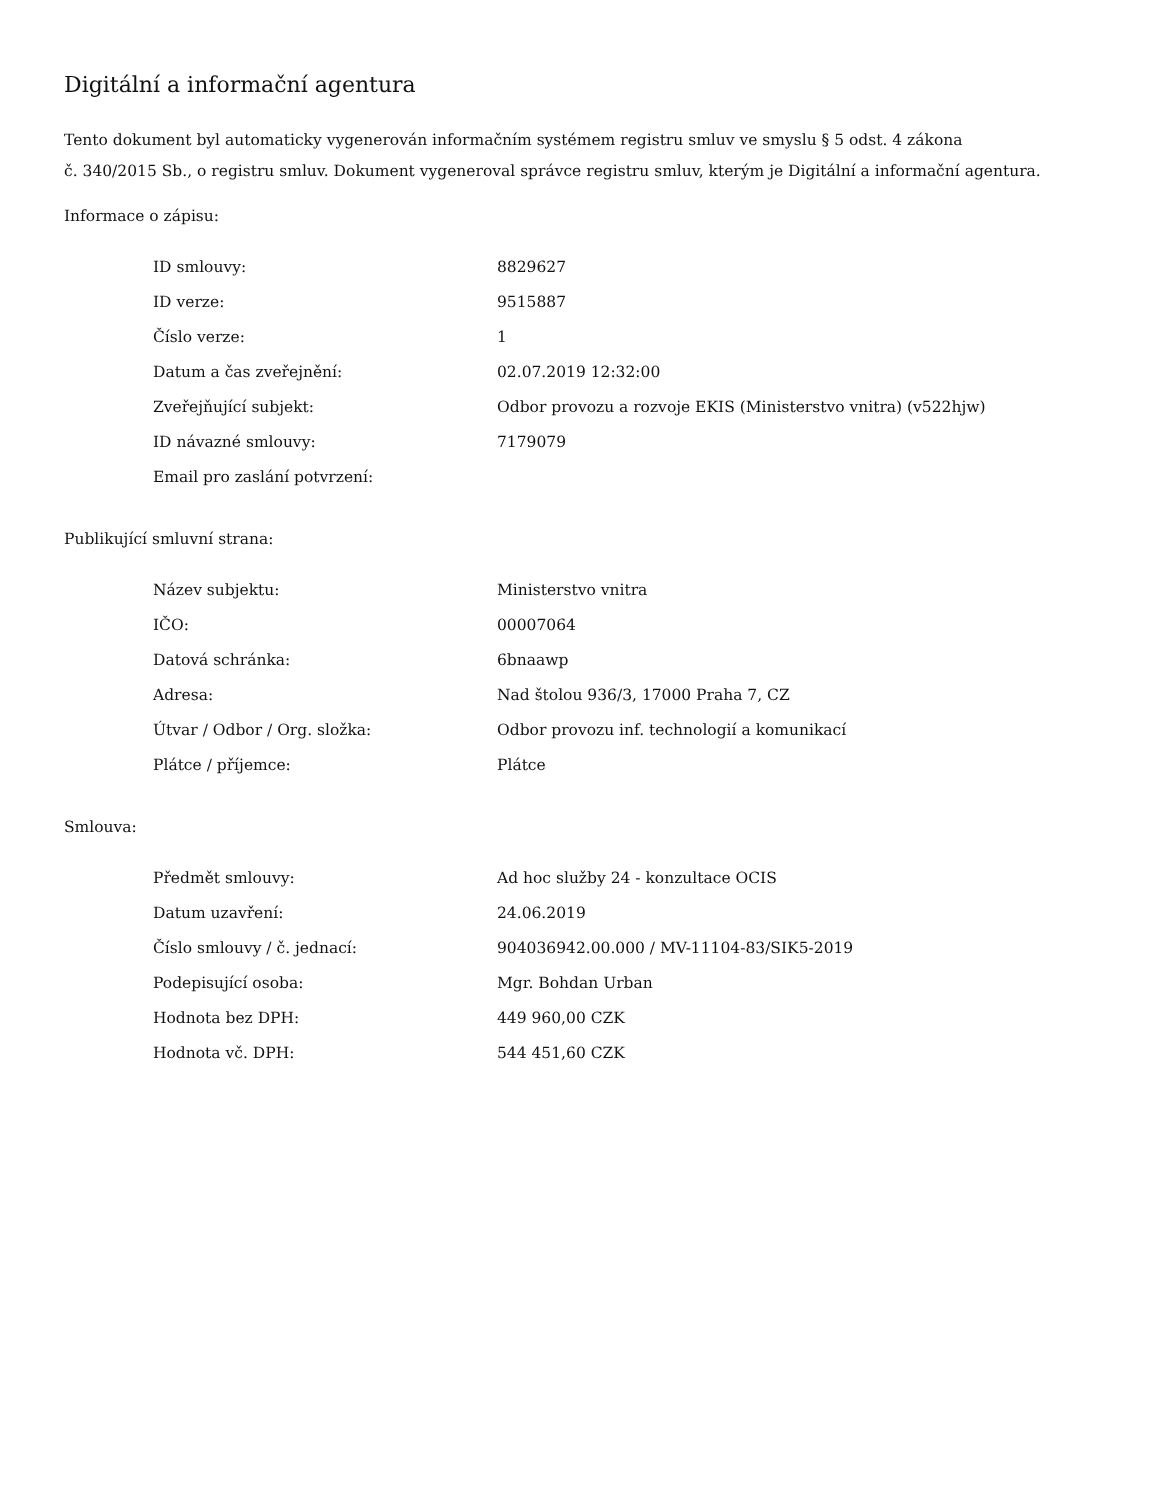Digitální a informační agentura
Tento dokument byl automaticky vygenerován informačním systémem registru smluv ve smyslu § 5 odst. 4 zákona
č. 340/2015 Sb., o registru smluv. Dokument vygeneroval správce registru smluv, kterým je Digitální a informační agentura.
Informace o zápisu:
| ID smlouvy: | 8829627 |
| ID verze: | 9515887 |
| Číslo verze: | 1 |
| Datum a čas zveřejnění: | 02.07.2019 12:32:00 |
| Zveřejňující subjekt: | Odbor provozu a rozvoje EKIS (Ministerstvo vnitra) (v522hjw) |
| ID návazné smlouvy: | 7179079 |
| Email pro zaslání potvrzení: | |
Publikující smluvní strana:
| Název subjektu: | Ministerstvo vnitra |
| IČO: | 00007064 |
| Datová schránka: | 6bnaawp |
| Adresa: | Nad štolou 936/3, 17000 Praha 7, CZ |
| Útvar / Odbor / Org. složka: | Odbor provozu inf. technologií a komunikací |
| Plátce / příjemce: | Plátce |
Smlouva:
| Předmět smlouvy: | Ad hoc služby 24 - konzultace OCIS |
| Datum uzavření: | 24.06.2019 |
| Číslo smlouvy / č. jednací: | 904036942.00.000 / MV-11104-83/SIK5-2019 |
| Podepisující osoba: | Mgr. Bohdan Urban |
| Hodnota bez DPH: | 449 960,00 CZK |
| Hodnota vč. DPH: | 544 451,60 CZK |